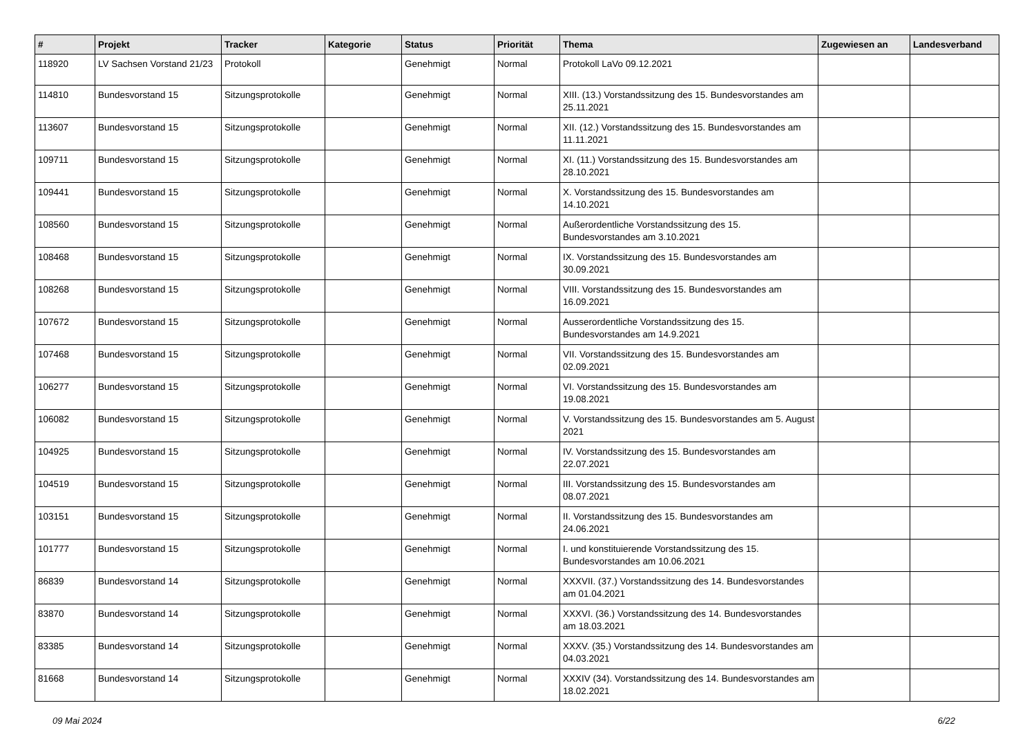| # | Projekt | Tracker | Kategorie | Status | Priorität | Thema | Zugewiesen an | Landesverband |
| --- | --- | --- | --- | --- | --- | --- | --- | --- |
| 118920 | LV Sachsen Vorstand 21/23 | Protokoll | | Genehmigt | Normal | Protokoll LaVo 09.12.2021 | | |
| 114810 | Bundesvorstand 15 | Sitzungsprotokolle | | Genehmigt | Normal | XIII. (13.) Vorstandssitzung des 15. Bundesvorstandes am 25.11.2021 | | |
| 113607 | Bundesvorstand 15 | Sitzungsprotokolle | | Genehmigt | Normal | XII. (12.) Vorstandssitzung des 15. Bundesvorstandes am 11.11.2021 | | |
| 109711 | Bundesvorstand 15 | Sitzungsprotokolle | | Genehmigt | Normal | XI. (11.) Vorstandssitzung des 15. Bundesvorstandes am 28.10.2021 | | |
| 109441 | Bundesvorstand 15 | Sitzungsprotokolle | | Genehmigt | Normal | X. Vorstandssitzung des 15. Bundesvorstandes am 14.10.2021 | | |
| 108560 | Bundesvorstand 15 | Sitzungsprotokolle | | Genehmigt | Normal | Außerordentliche Vorstandssitzung des 15. Bundesvorstandes am 3.10.2021 | | |
| 108468 | Bundesvorstand 15 | Sitzungsprotokolle | | Genehmigt | Normal | IX. Vorstandssitzung des 15. Bundesvorstandes am 30.09.2021 | | |
| 108268 | Bundesvorstand 15 | Sitzungsprotokolle | | Genehmigt | Normal | VIII. Vorstandssitzung des 15. Bundesvorstandes am 16.09.2021 | | |
| 107672 | Bundesvorstand 15 | Sitzungsprotokolle | | Genehmigt | Normal | Ausserordentliche Vorstandssitzung des 15. Bundesvorstandes am 14.9.2021 | | |
| 107468 | Bundesvorstand 15 | Sitzungsprotokolle | | Genehmigt | Normal | VII. Vorstandssitzung des 15. Bundesvorstandes am 02.09.2021 | | |
| 106277 | Bundesvorstand 15 | Sitzungsprotokolle | | Genehmigt | Normal | VI. Vorstandssitzung des 15. Bundesvorstandes am 19.08.2021 | | |
| 106082 | Bundesvorstand 15 | Sitzungsprotokolle | | Genehmigt | Normal | V. Vorstandssitzung des 15. Bundesvorstandes am 5. August 2021 | | |
| 104925 | Bundesvorstand 15 | Sitzungsprotokolle | | Genehmigt | Normal | IV. Vorstandssitzung des 15. Bundesvorstandes am 22.07.2021 | | |
| 104519 | Bundesvorstand 15 | Sitzungsprotokolle | | Genehmigt | Normal | III. Vorstandssitzung des 15. Bundesvorstandes am 08.07.2021 | | |
| 103151 | Bundesvorstand 15 | Sitzungsprotokolle | | Genehmigt | Normal | II. Vorstandssitzung des 15. Bundesvorstandes am 24.06.2021 | | |
| 101777 | Bundesvorstand 15 | Sitzungsprotokolle | | Genehmigt | Normal | I. und konstituierende Vorstandssitzung des 15. Bundesvorstandes am 10.06.2021 | | |
| 86839 | Bundesvorstand 14 | Sitzungsprotokolle | | Genehmigt | Normal | XXXVII. (37.) Vorstandssitzung des 14. Bundesvorstandes am 01.04.2021 | | |
| 83870 | Bundesvorstand 14 | Sitzungsprotokolle | | Genehmigt | Normal | XXXVI. (36.) Vorstandssitzung des 14. Bundesvorstandes am 18.03.2021 | | |
| 83385 | Bundesvorstand 14 | Sitzungsprotokolle | | Genehmigt | Normal | XXXV. (35.) Vorstandssitzung des 14. Bundesvorstandes am 04.03.2021 | | |
| 81668 | Bundesvorstand 14 | Sitzungsprotokolle | | Genehmigt | Normal | XXXIV (34). Vorstandssitzung des 14. Bundesvorstandes am 18.02.2021 | | |
09 Mai 2024 6/22